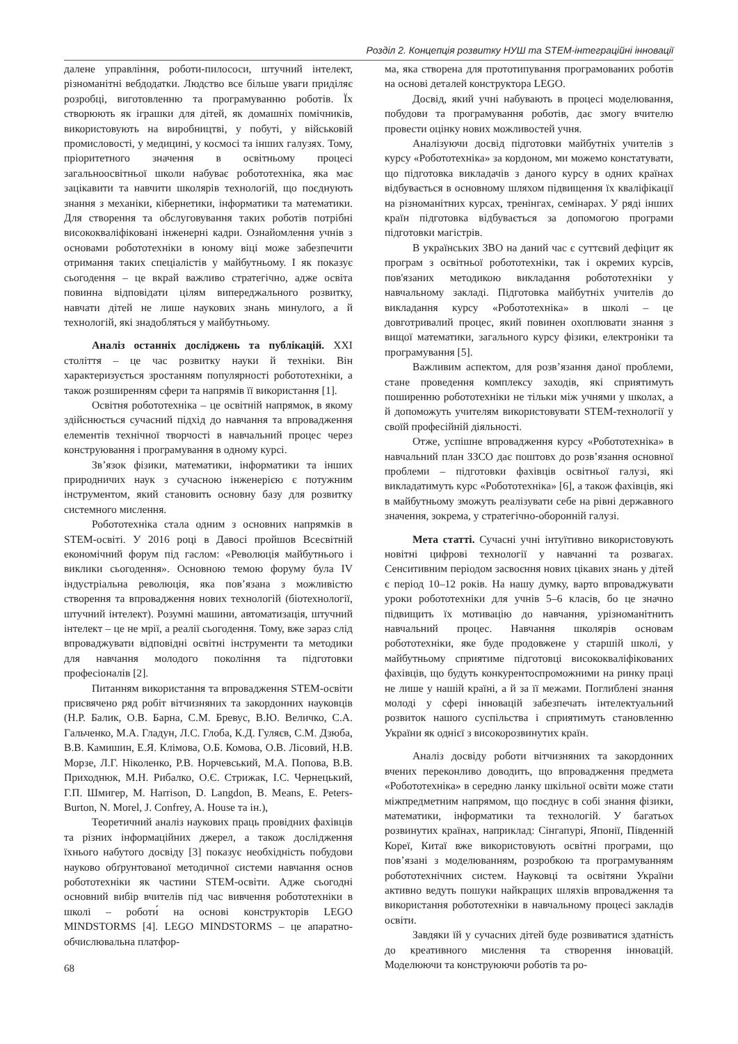Розділ 2. Концепція розвитку НУШ та STEM-інтеграційні інновації
далене управління, роботи-пилососи, штучний інтелект, різноманітні вебдодатки. Людство все більше уваги приділяє розробці, виготовленню та програмуванню роботів. Їх створюють як іграшки для дітей, як домашніх помічників, використовують на виробництві, у побуті, у військовій промисловості, у медицині, у космосі та інших галузях. Тому, пріоритетного значення в освітньому процесі загальноосвітньої школи набуває робототехніка, яка має зацікавити та навчити школярів технологій, що поєднують знання з механіки, кібернетики, інформатики та математики. Для створення та обслуговування таких роботів потрібні висококваліфіковані інженерні кадри. Ознайомлення учнів з основами робототехніки в юному віці може забезпечити отримання таких спеціалістів у майбутньому. І як показує сьогодення – це вкрай важливо стратегічно, адже освіта повинна відповідати цілям випереджального розвитку, навчати дітей не лише наукових знань минулого, а й технологій, які знадобляться у майбутньому.
Аналіз останніх досліджень та публікацій. XXI століття – це час розвитку науки й техніки. Він характеризується зростанням популярності робототехніки, а також розширенням сфери та напрямів її використання [1].
Освітня робототехніка – це освітній напрямок, в якому здійснюється сучасний підхід до навчання та впровадження елементів технічної творчості в навчальний процес через конструювання і програмування в одному курсі.
Зв’язок фізики, математики, інформатики та інших природничих наук з сучасною інженерією є потужним інструментом, який становить основну базу для розвитку системного мислення.
Робототехніка стала одним з основних напрямків в STEM-освіті. У 2016 році в Давосі пройшов Всесвітній економічний форум під гаслом: «Революція майбутнього і виклики сьогодення». Основною темою форуму була IV індустріальна революція, яка пов’язана з можливістю створення та впровадження нових технологій (біотехнології, штучний інтелект). Розумні машини, автоматизація, штучний інтелект – це не мрії, а реалії сьогодення. Тому, вже зараз слід впроваджувати відповідні освітні інструменти та методики для навчання молодого покоління та підготовки професіоналів [2].
Питанням використання та впровадження STEM-освіти присвячено ряд робіт вітчизняних та закордонних науковців (Н.Р. Балик, О.В. Барна, С.М. Бревус, В.Ю. Величко, С.А. Гальченко, М.А. Гладун, Л.С. Глоба, К.Д. Гуляєв, С.М. Дзюба, В.В. Камишин, Е.Я. Клімова, О.Б. Комова, О.В. Лісовий, Н.В. Морзе, Л.Г. Ніколенко, Р.В. Норчевський, М.А. Попова, В.В. Приходнюк, М.Н. Рибалко, О.Є. Стрижак, І.С. Чернецький, Г.П. Шмигер, M. Harrison, D. Langdon, B. Means, E. Peters-Burton, N. Morel, J. Confrey, A. House та ін.),
Теоретичний аналіз наукових праць провідних фахівців та різних інформаційних джерел, а також дослідження їхнього набутого досвіду [3] показує необхідність побудови науково обґрунтованої методичної системи навчання основ робототехніки як частини STEM-освіти. Адже сьогодні основний вибір вчителів під час вивчення робототехніки в школі – роботи́ на основі конструкторів LEGO MINDSTORMS [4]. LEGO MINDSTORMS – це апаратно-обчислювальна платфор-
ма, яка створена для прототипування програмованих роботів на основі деталей конструктора LEGO.
Досвід, який учні набувають в процесі моделювання, побудови та програмування роботів, дає змогу вчителю провести оцінку нових можливостей учня.
Аналізуючи досвід підготовки майбутніх учителів з курсу «Робототехніка» за кордоном, ми можемо констатувати, що підготовка викладачів з даного курсу в одних країнах відбувається в основному шляхом підвищення їх кваліфікації на різноманітних курсах, тренінгах, семінарах. У ряді інших країн підготовка відбувається за допомогою програми підготовки магістрів.
В українських ЗВО на даний час є суттєвий дефіцит як програм з освітньої робототехніки, так і окремих курсів, пов'язаних методикою викладання робототехніки у навчальному закладі. Підготовка майбутніх учителів до викладання курсу «Робототехніка» в школі – це довготривалий процес, який повинен охоплювати знання з вищої математики, загального курсу фізики, електроніки та програмування [5].
Важливим аспектом, для розв’язання даної проблеми, стане проведення комплексу заходів, які сприятимуть поширенню робототехніки не тільки між учнями у школах, а й допоможуть учителям використовувати STEM-технології у своїй професійній діяльності.
Отже, успішне впровадження курсу «Робототехніка» в навчальний план ЗЗСО дає поштовх до розв’язання основної проблеми – підготовки фахівців освітньої галузі, які викладатимуть курс «Робототехніка» [6], а також фахівців, які в майбутньому зможуть реалізувати себе на рівні державного значення, зокрема, у стратегічно-оборонній галузі.
Мета статті. Сучасні учні інтуїтивно використовують новітні цифрові технології у навчанні та розвагах. Сенситивним періодом засвоєння нових цікавих знань у дітей є період 10–12 років. На нашу думку, варто впроваджувати уроки робототехніки для учнів 5–6 класів, бо це значно підвищить їх мотивацію до навчання, урізноманітнить навчальний процес. Навчання школярів основам робототехніки, яке буде продовжене у старшій школі, у майбутньому сприятиме підготовці висококваліфікованих фахівців, що будуть конкурентоспроможними на ринку праці не лише у нашій країні, а й за її межами. Поглиблені знання молоді у сфері інновацій забезпечать інтелектуальний розвиток нашого суспільства і сприятимуть становленню України як однієї з високорозвинутих країн.
Аналіз досвіду роботи вітчизняних та закордонних вчених переконливо доводить, що впровадження предмета «Робототехніка» в середню ланку шкільної освіти може стати міжпредметним напрямом, що поєднує в собі знання фізики, математики, інформатики та технологій. У багатьох розвинутих країнах, наприклад: Сінгапурі, Японії, Південній Кореї, Китаї вже використовують освітні програми, що пов’язані з моделюванням, розробкою та програмуванням робототехнічних систем. Науковці та освітяни України активно ведуть пошуки найкращих шляхів впровадження та використання робототехніки в навчальному процесі закладів освіти.
Завдяки їй у сучасних дітей буде розвиватися здатність до креативного мислення та створення інновацій. Моделюючи та конструюючи роботів та ро-
68